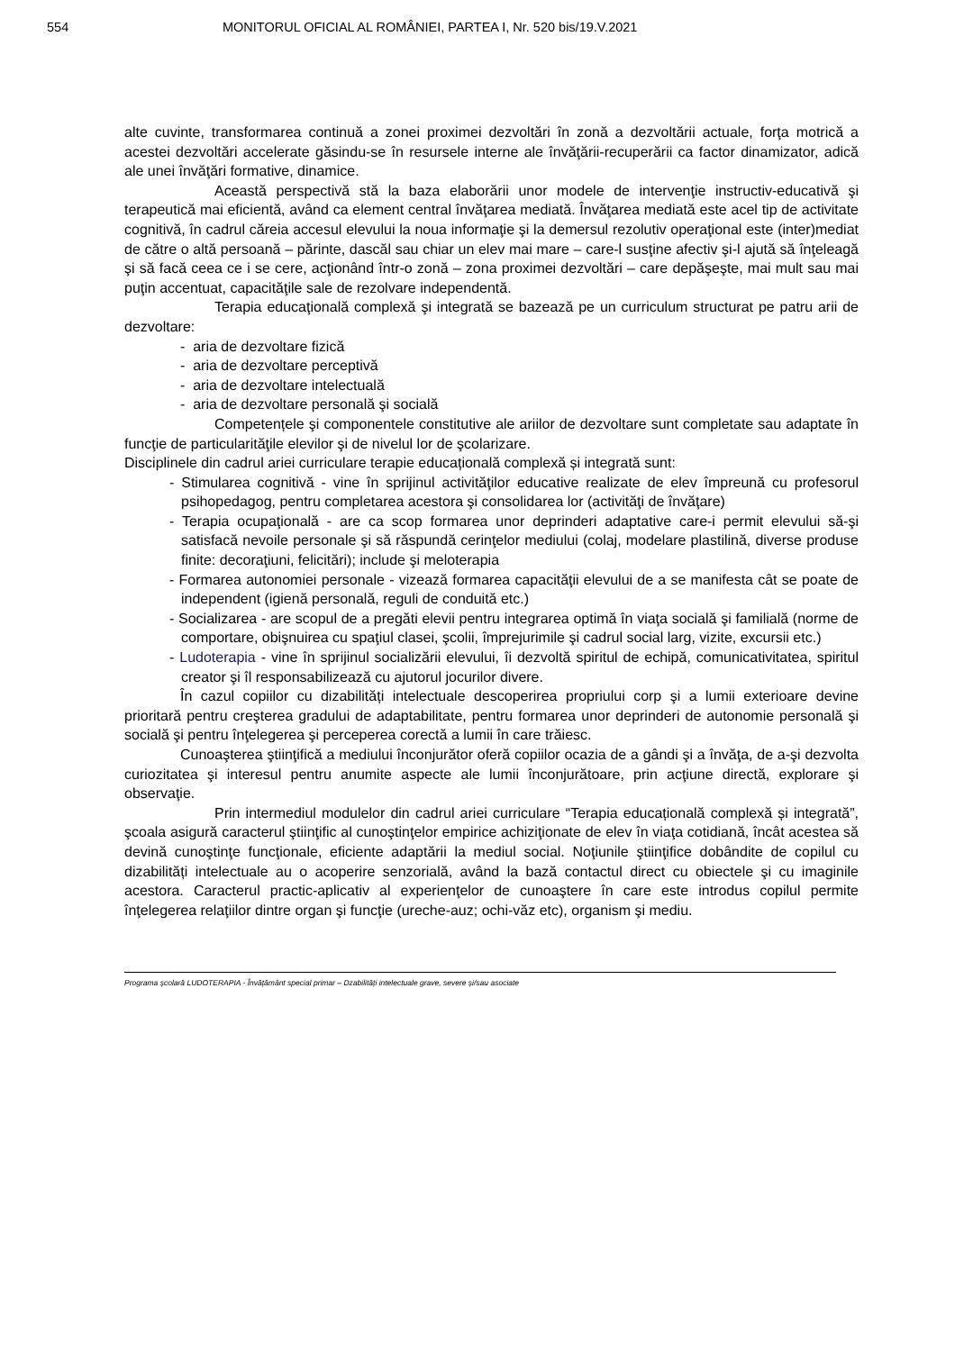554 MONITORUL OFICIAL AL ROMÂNIEI, PARTEA I, Nr. 520 bis/19.V.2021
alte cuvinte, transformarea continuă a zonei proximei dezvoltări în zonă a dezvoltării actuale, forţa motrică a acestei dezvoltări accelerate găsindu-se în resursele interne ale învăţării-recuperării ca factor dinamizator, adică ale unei învăţări formative, dinamice.
Această perspectivă stă la baza elaborării unor modele de intervenţie instructiv-educativă şi terapeutică mai eficientă, având ca element central învăţarea mediată. Învăţarea mediată este acel tip de activitate cognitivă, în cadrul căreia accesul elevului la noua informaţie şi la demersul rezolutiv operaţional este (inter)mediat de către o altă persoană – părinte, dascăl sau chiar un elev mai mare – care-l susţine afectiv şi-l ajută să înţeleagă şi să facă ceea ce i se cere, acţionând într-o zonă – zona proximei dezvoltări – care depăşeşte, mai mult sau mai puţin accentuat, capacităţile sale de rezolvare independentă.
Terapia educaţională complexă şi integrată se bazează pe un curriculum structurat pe patru arii de dezvoltare:
- aria de dezvoltare fizică
- aria de dezvoltare perceptivă
- aria de dezvoltare intelectuală
- aria de dezvoltare personală şi socială
Competențele şi componentele constitutive ale ariilor de dezvoltare sunt completate sau adaptate în funcţie de particularităţile elevilor şi de nivelul lor de şcolarizare.
Disciplinele din cadrul ariei curriculare terapie educațională complexă și integrată sunt:
- Stimularea cognitivă - vine în sprijinul activităţilor educative realizate de elev împreună cu profesorul psihopedagog, pentru completarea acestora şi consolidarea lor (activităţi de învăţare)
- Terapia ocupaţională - are ca scop formarea unor deprinderi adaptative care-i permit elevului să-şi satisfacă nevoile personale şi să răspundă cerinţelor mediului (colaj, modelare plastilină, diverse produse finite: decoraţiuni, felicitări); include şi meloterapia
- Formarea autonomiei personale - vizează formarea capacităţii elevului de a se manifesta cât se poate de independent (igienă personală, reguli de conduită etc.)
- Socializarea - are scopul de a pregăti elevii pentru integrarea optimă în viaţa socială şi familială (norme de comportare, obişnuirea cu spaţiul clasei, şcolii, împrejurimile şi cadrul social larg, vizite, excursii etc.)
- Ludoterapia - vine în sprijinul socializării elevului, îi dezvoltă spiritul de echipă, comunicativitatea, spiritul creator şi îl responsabilizează cu ajutorul jocurilor divere.
În cazul copiilor cu dizabilități intelectuale descoperirea propriului corp şi a lumii exterioare devine prioritară pentru creşterea gradului de adaptabilitate, pentru formarea unor deprinderi de autonomie personală şi socială şi pentru înţelegerea şi perceperea corectă a lumii în care trăiesc.
Cunoaşterea ştiinţifică a mediului înconjurător oferă copiilor ocazia de a gândi şi a învăţa, de a-şi dezvolta curiozitatea şi interesul pentru anumite aspecte ale lumii înconjurătoare, prin acţiune directă, explorare şi observaţie.
Prin intermediul modulelor din cadrul ariei curriculare “Terapia educațională complexă și integrată”, şcoala asigură caracterul ştiinţific al cunoştinţelor empirice achiziţionate de elev în viaţa cotidiană, încât acestea să devină cunoştinţe funcţionale, eficiente adaptării la mediul social. Noţiunile ştiinţifice dobândite de copilul cu dizabilități intelectuale au o acoperire senzorială, având la bază contactul direct cu obiectele şi cu imaginile acestora. Caracterul practic-aplicativ al experienţelor de cunoaştere în care este introdus copilul permite înţelegerea relaţiilor dintre organ şi funcţie (ureche-auz; ochi-văz etc), organism şi mediu.
Programa şcolară LUDOTERAPIA - Învățământ special primar – Dzabilități intelectuale grave, severe și/sau asociate